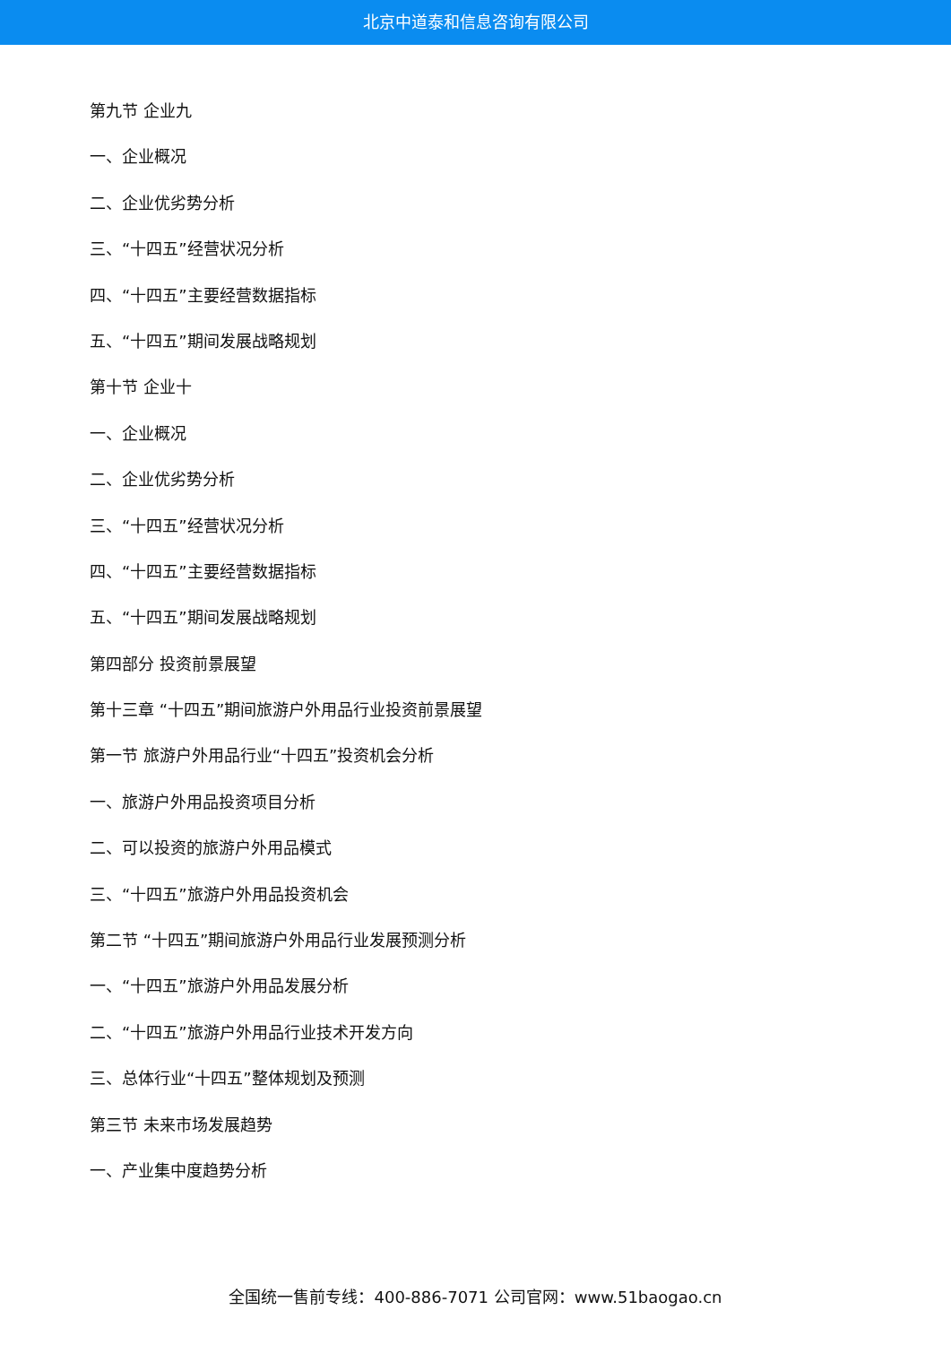北京中道泰和信息咨询有限公司
第九节 企业九
一、企业概况
二、企业优劣势分析
三、“十四五”经营状况分析
四、“十四五”主要经营数据指标
五、“十四五”期间发展战略规划
第十节 企业十
一、企业概况
二、企业优劣势分析
三、“十四五”经营状况分析
四、“十四五”主要经营数据指标
五、“十四五”期间发展战略规划
第四部分 投资前景展望
第十三章 “十四五”期间旅游户外用品行业投资前景展望
第一节 旅游户外用品行业“十四五”投资机会分析
一、旅游户外用品投资项目分析
二、可以投资的旅游户外用品模式
三、“十四五”旅游户外用品投资机会
第二节 “十四五”期间旅游户外用品行业发展预测分析
一、“十四五”旅游户外用品发展分析
二、“十四五”旅游户外用品行业技术开发方向
三、总体行业“十四五”整体规划及预测
第三节 未来市场发展趋势
一、产业集中度趋势分析
全国统一售前专线：400-886-7071 公司官网：www.51baogao.cn